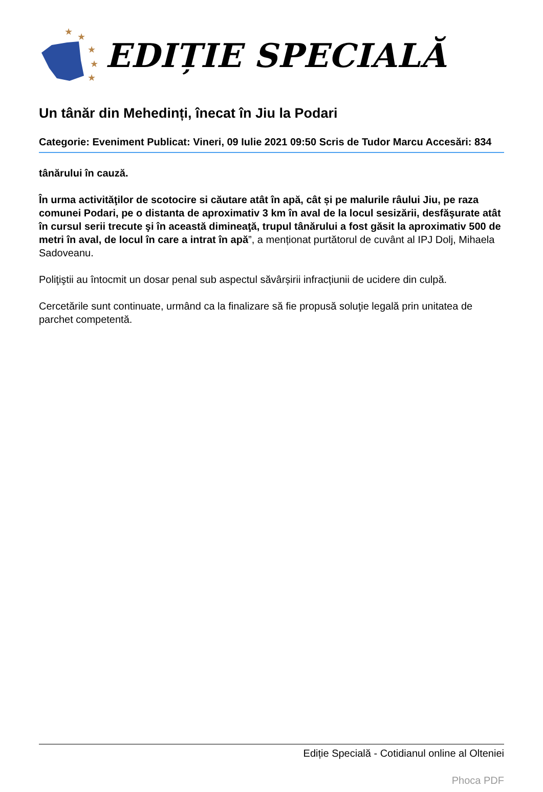★
★
★
★
★
EDIȚIE SPECIALĂ
Un tânăr din Mehedinți, înecat în Jiu la Podari
Categorie: Eveniment Publicat: Vineri, 09 Iulie 2021 09:50 Scris de Tudor Marcu Accesări: 834
tânărului în cauză.
În urma activităţilor de scotocire si căutare atât în apă, cât și pe malurile râului Jiu, pe raza comunei Podari, pe o distanta de aproximativ 3 km în aval de la locul sesizării, desfăşurate atât în cursul serii trecute şi în această dimineaţă, trupul tânărului a fost găsit la aproximativ 500 de metri în aval, de locul în care a intrat în apă”, a menționat purtătorul de cuvânt al IPJ Dolj, Mihaela Sadoveanu.
Poliţiştii au întocmit un dosar penal sub aspectul săvârșirii infracțiunii de ucidere din culpă.
Cercetările sunt continuate, urmând ca la finalizare să fie propusă soluţie legală prin unitatea de parchet competentă.
Ediție Specială - Cotidianul online al Olteniei
Phoca PDF